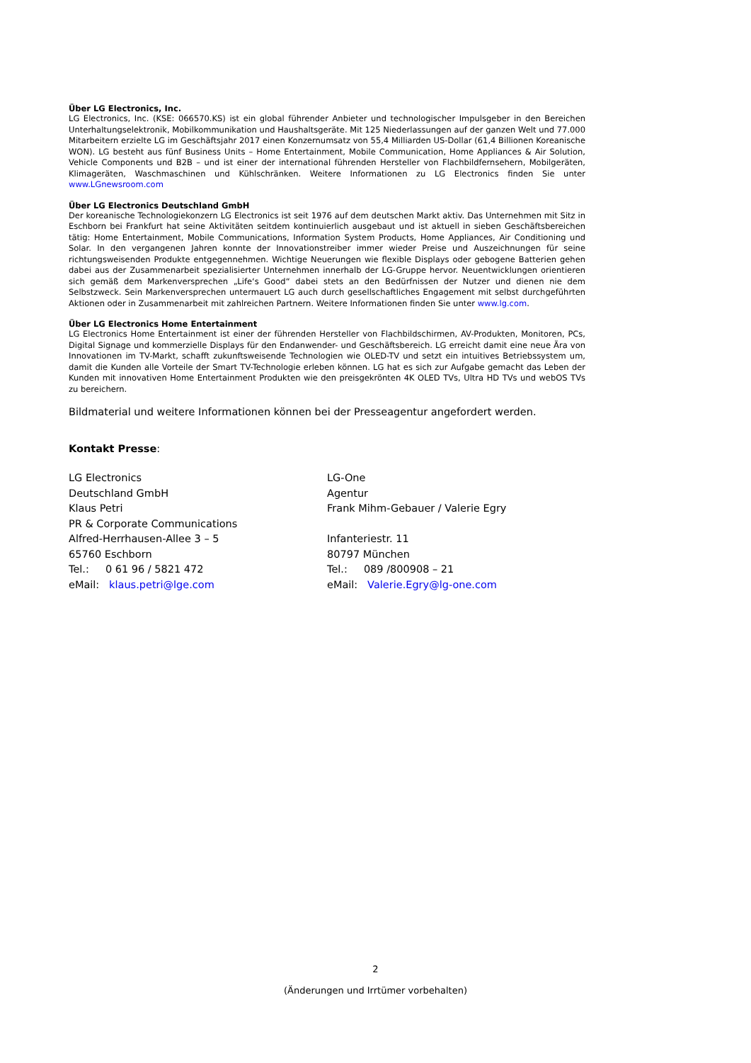Über LG Electronics, Inc.
LG Electronics, Inc. (KSE: 066570.KS) ist ein global führender Anbieter und technologischer Impulsgeber in den Bereichen Unterhaltungselektronik, Mobilkommunikation und Haushaltsgeräte. Mit 125 Niederlassungen auf der ganzen Welt und 77.000 Mitarbeitern erzielte LG im Geschäftsjahr 2017 einen Konzernumsatz von 55,4 Milliarden US-Dollar (61,4 Billionen Koreanische WON). LG besteht aus fünf Business Units – Home Entertainment, Mobile Communication, Home Appliances & Air Solution, Vehicle Components und B2B – und ist einer der international führenden Hersteller von Flachbildfernsehern, Mobilgeräten, Klimageräten, Waschmaschinen und Kühlschränken. Weitere Informationen zu LG Electronics finden Sie unter www.LGnewsroom.com
Über LG Electronics Deutschland GmbH
Der koreanische Technologiekonzern LG Electronics ist seit 1976 auf dem deutschen Markt aktiv. Das Unternehmen mit Sitz in Eschborn bei Frankfurt hat seine Aktivitäten seitdem kontinuierlich ausgebaut und ist aktuell in sieben Geschäftsbereichen tätig: Home Entertainment, Mobile Communications, Information System Products, Home Appliances, Air Conditioning und Solar. In den vergangenen Jahren konnte der Innovationstreiber immer wieder Preise und Auszeichnungen für seine richtungsweisenden Produkte entgegennehmen. Wichtige Neuerungen wie flexible Displays oder gebogene Batterien gehen dabei aus der Zusammenarbeit spezialisierter Unternehmen innerhalb der LG-Gruppe hervor. Neuentwicklungen orientieren sich gemäß dem Markenversprechen „Life‘s Good“ dabei stets an den Bedürfnissen der Nutzer und dienen nie dem Selbstzweck. Sein Markenversprechen untermauert LG auch durch gesellschaftliches Engagement mit selbst durchgeführten Aktionen oder in Zusammenarbeit mit zahlreichen Partnern. Weitere Informationen finden Sie unter www.lg.com.
Über LG Electronics Home Entertainment
LG Electronics Home Entertainment ist einer der führenden Hersteller von Flachbildschirmen, AV-Produkten, Monitoren, PCs, Digital Signage und kommerzielle Displays für den Endanwender- und Geschäftsbereich. LG erreicht damit eine neue Ära von Innovationen im TV-Markt, schafft zukunftsweisende Technologien wie OLED-TV und setzt ein intuitives Betriebssystem um, damit die Kunden alle Vorteile der Smart TV-Technologie erleben können. LG hat es sich zur Aufgabe gemacht das Leben der Kunden mit innovativen Home Entertainment Produkten wie den preisgekrönten 4K OLED TVs, Ultra HD TVs und webOS TVs zu bereichern.
Bildmaterial und weitere Informationen können bei der Presseagentur angefordert werden.
Kontakt Presse:
LG Electronics
Deutschland GmbH
Klaus Petri
PR & Corporate Communications
Alfred-Herrhausen-Allee 3 – 5
65760 Eschborn
Tel.: 0 61 96 / 5821 472
eMail: klaus.petri@lge.com
LG-One
Agentur
Frank Mihm-Gebauer / Valerie Egry
Infanteriestr. 11
80797 München
Tel.: 089 /800908 – 21
eMail: Valerie.Egry@lg-one.com
2
(Änderungen und Irrtümer vorbehalten)